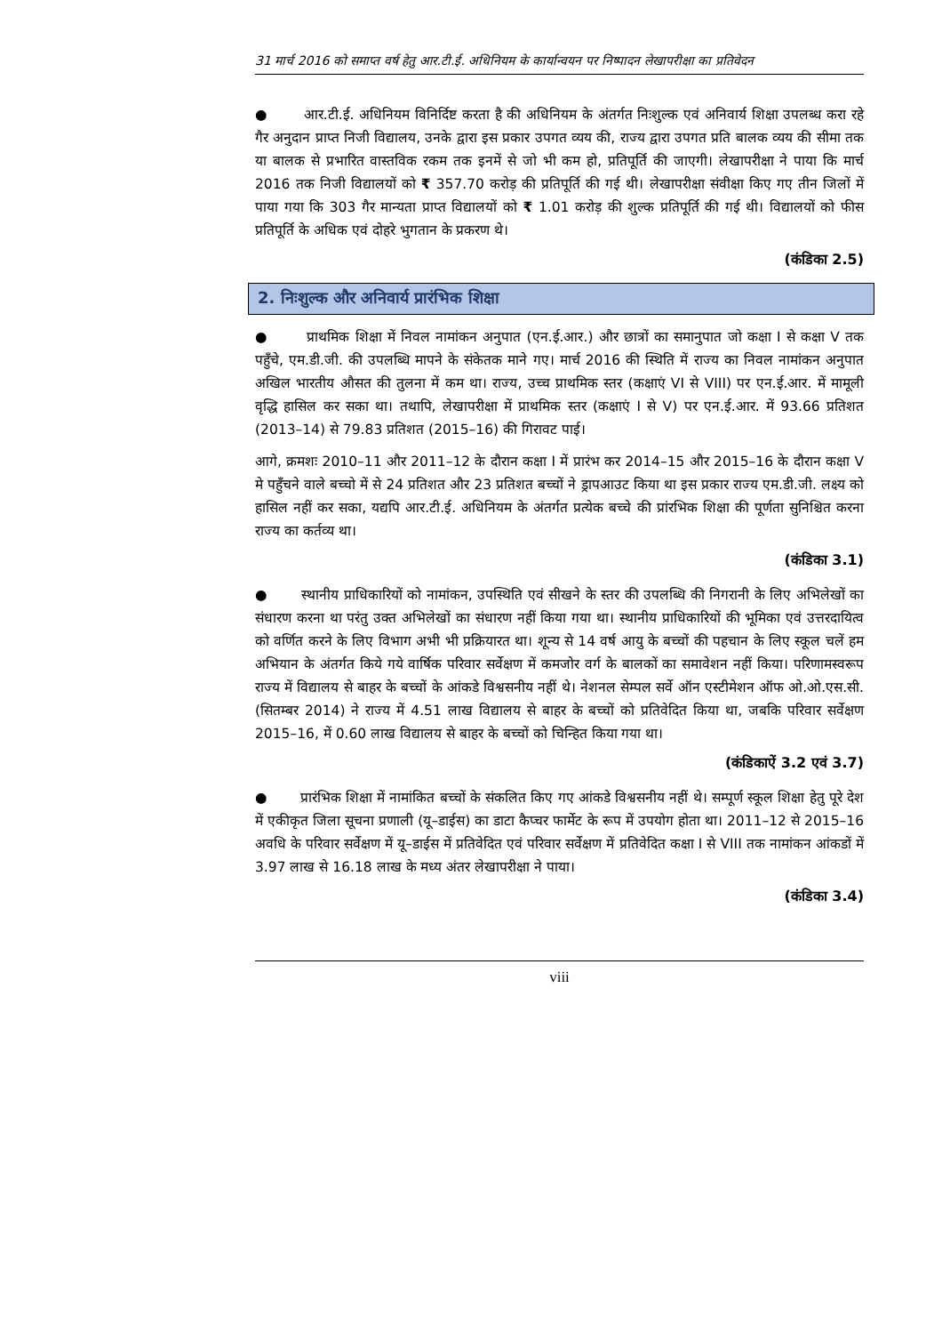31 मार्च 2016 को समाप्त वर्ष हेतु आर.टी.ई. अधिनियम के कार्यान्वयन पर निष्पादन लेखापरीक्षा का प्रतिवेदन
● आर.टी.ई. अधिनियम विनिर्दिष्ट करता है की अधिनियम के अंतर्गत निःशुल्क एवं अनिवार्य शिक्षा उपलब्ध करा रहे गैर अनुदान प्राप्त निजी विद्यालय, उनके द्वारा इस प्रकार उपगत व्यय की, राज्य द्वारा उपगत प्रति बालक व्यय की सीमा तक या बालक से प्रभारित वास्तविक रकम तक इनमें से जो भी कम हो, प्रतिपूर्ति की जाएगी। लेखापरीक्षा ने पाया कि मार्च 2016 तक निजी विद्यालयों को ₹ 357.70 करोड़ की प्रतिपूर्ति की गई थी। लेखापरीक्षा संवीक्षा किए गए तीन जिलों में पाया गया कि 303 गैर मान्यता प्राप्त विद्यालयों को ₹ 1.01 करोड़ की शुल्क प्रतिपूर्ति की गई थी। विद्यालयों को फीस प्रतिपूर्ति के अधिक एवं दोहरे भुगतान के प्रकरण थे।
(कंडिका 2.5)
2. निःशुल्क और अनिवार्य प्रारंभिक शिक्षा
● प्राथमिक शिक्षा में निवल नामांकन अनुपात (एन.ई.आर.) और छात्रों का समानुपात जो कक्षा I से कक्षा V तक पहुँचे, एम.डी.जी. की उपलब्धि मापने के संकेतक माने गए। मार्च 2016 की स्थिति में राज्य का निवल नामांकन अनुपात अखिल भारतीय औसत की तुलना में कम था। राज्य, उच्च प्राथमिक स्तर (कक्षाएं VI से VIII) पर एन.ई.आर. में मामूली वृद्धि हासिल कर सका था। तथापि, लेखापरीक्षा में प्राथमिक स्तर (कक्षाएं I से V) पर एन.ई.आर. में 93.66 प्रतिशत (2013–14) से 79.83 प्रतिशत (2015–16) की गिरावट पाई।
आगे, क्रमशः 2010–11 और 2011–12 के दौरान कक्षा I में प्रारंभ कर 2014–15 और 2015–16 के दौरान कक्षा V मे पहुँचने वाले बच्चो में से 24 प्रतिशत और 23 प्रतिशत बच्चों ने ड्रापआउट किया था इस प्रकार राज्य एम.डी.जी. लक्ष्य को हासिल नहीं कर सका, यद्यपि आर.टी.ई. अधिनियम के अंतर्गत प्रत्येक बच्चे की प्रांरभिक शिक्षा की पूर्णता सुनिश्चित करना राज्य का कर्तव्य था।
(कंडिका 3.1)
● स्थानीय प्राधिकारियों को नामांकन, उपस्थिति एवं सीखने के स्तर की उपलब्धि की निगरानी के लिए अभिलेखों का संधारण करना था परंतु उक्त अभिलेखों का संधारण नहीं किया गया था। स्थानीय प्राधिकारियों की भूमिका एवं उत्तरदायित्व को वर्णित करने के लिए विभाग अभी भी प्रक्रियारत था। शून्य से 14 वर्ष आयु के बच्चों की पहचान के लिए स्कूल चलें हम अभियान के अंतर्गत किये गये वार्षिक परिवार सर्वेक्षण में कमजोर वर्ग के बालकों का समावेशन नहीं किया। परिणामस्वरूप राज्य में विद्यालय से बाहर के बच्चों के आंकडे विश्वसनीय नहीं थे। नेशनल सेम्पल सर्वे ऑन एस्टीमेशन ऑफ ओ.ओ.एस.सी. (सितम्बर 2014) ने राज्य में 4.51 लाख विद्यालय से बाहर के बच्चों को प्रतिवेदित किया था, जबकि परिवार सर्वेक्षण 2015–16, में 0.60 लाख विद्यालय से बाहर के बच्चों को चिन्हित किया गया था।
(कंडिकाऐं 3.2 एवं 3.7)
● प्रारंभिक शिक्षा में नामांकित बच्चों के संकलित किए गए आंकडे विश्वसनीय नहीं थे। सम्पूर्ण स्कूल शिक्षा हेतु पूरे देश में एकीकृत जिला सूचना प्रणाली (यू–डाईस) का डाटा कैप्चर फार्मेट के रूप में उपयोग होता था। 2011–12 से 2015–16 अवधि के परिवार सर्वेक्षण में यू–डाईस में प्रतिवेदित एवं परिवार सर्वेक्षण में प्रतिवेदित कक्षा I से VIII तक नामांकन आंकडों में 3.97 लाख से 16.18 लाख के मध्य अंतर लेखापरीक्षा ने पाया।
(कंडिका 3.4)
viii